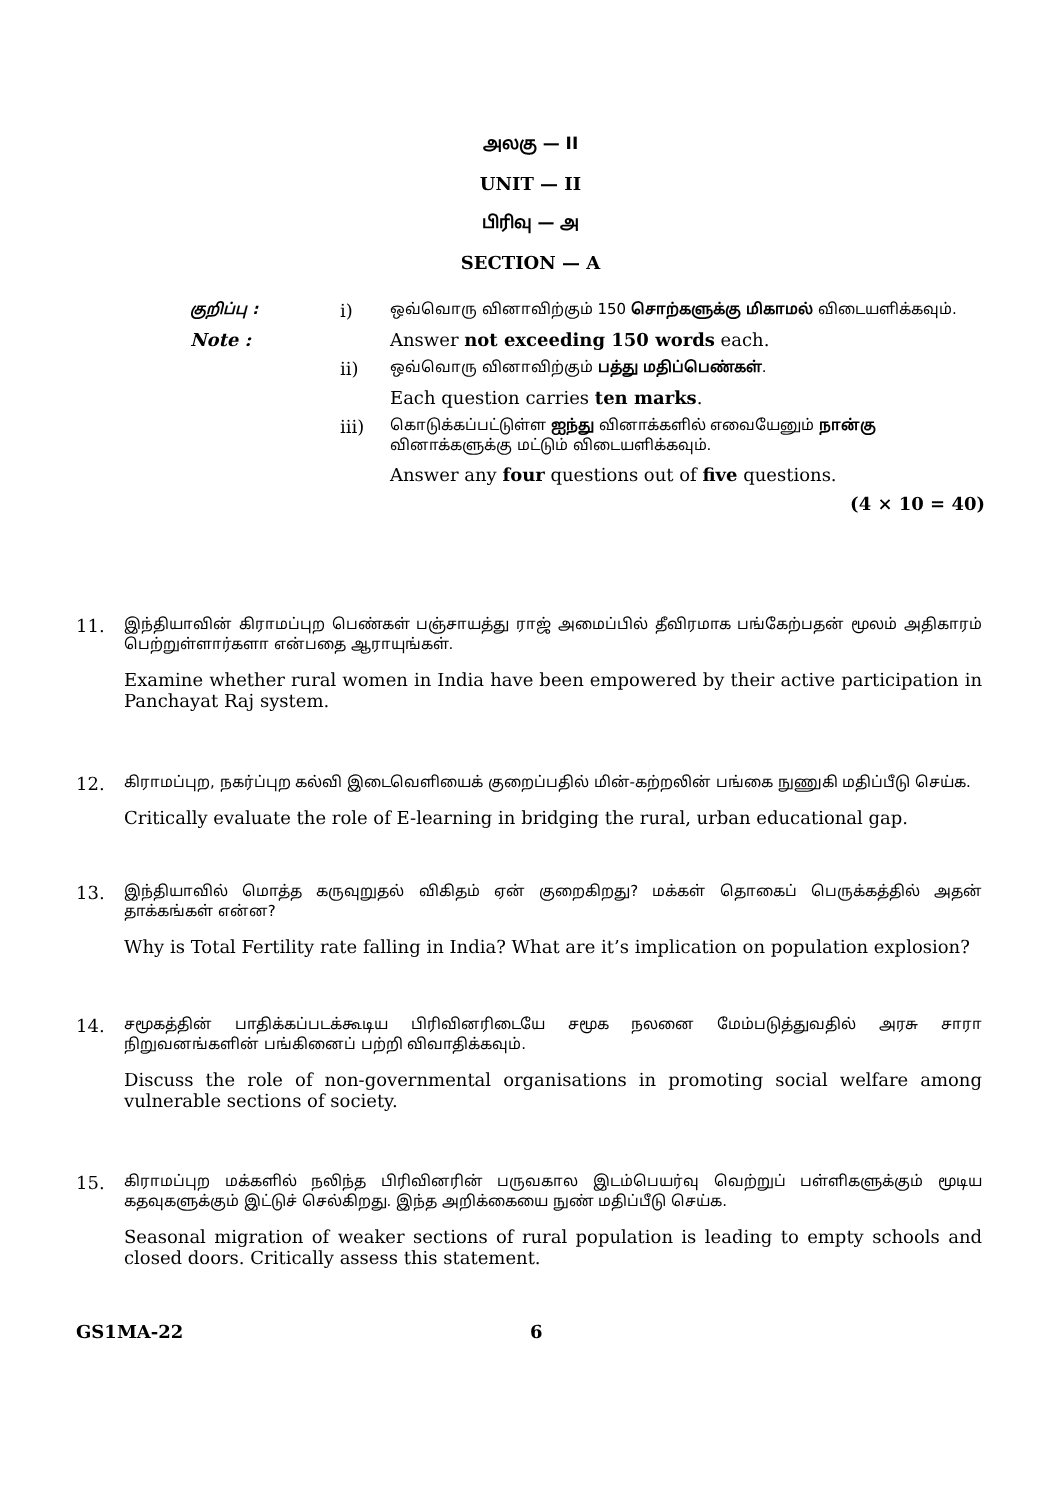அலகு — II
UNIT — II
பிரிவு — அ
SECTION — A
குறிப்பு :
i)
ஒவ்வொரு வினாவிற்கும் 150 சொற்களுக்கு மிகாமல் விடையளிக்கவும்.
Note : Answer not exceeding 150 words each.
ii)
ஒவ்வொரு வினாவிற்கும் பத்து மதிப்பெண்கள்.
Each question carries ten marks.
iii)
கொடுக்கப்பட்டுள்ள ஐந்து வினாக்களில் எவையேனும் நான்கு வினாக்களுக்கு மட்டும் விடையளிக்கவும்.
Answer any four questions out of five questions.
(4 × 10 = 40)
11.
இந்தியாவின் கிராமப்புற பெண்கள் பஞ்சாயத்து ராஜ் அமைப்பில் தீவிரமாக பங்கேற்பதன் மூலம் அதிகாரம் பெற்றுள்ளார்களா என்பதை ஆராயுங்கள்.
Examine whether rural women in India have been empowered by their active participation in Panchayat Raj system.
12.
கிராமப்புற, நகர்ப்புற கல்வி இடைவெளியைக் குறைப்பதில் மின்-கற்றலின் பங்கை நுணுகி மதிப்பீடு செய்க.
Critically evaluate the role of E-learning in bridging the rural, urban educational gap.
13.
இந்தியாவில் மொத்த கருவுறுதல் விகிதம் ஏன் குறைகிறது? மக்கள் தொகைப் பெருக்கத்தில் அதன் தாக்கங்கள் என்ன?
Why is Total Fertility rate falling in India? What are it’s implication on population explosion?
14.
சமூகத்தின் பாதிக்கப்படக்கூடிய பிரிவினரிடையே சமூக நலனை மேம்படுத்துவதில் அரசு சாரா நிறுவனங்களின் பங்கினைப் பற்றி விவாதிக்கவும்.
Discuss the role of non-governmental organisations in promoting social welfare among vulnerable sections of society.
15.
கிராமப்புற மக்களில் நலிந்த பிரிவினரின் பருவகால இடம்பெயர்வு வெற்றுப் பள்ளிகளுக்கும் மூடிய கதவுகளுக்கும் இட்டுச் செல்கிறது. இந்த அறிக்கையை நுண் மதிப்பீடு செய்க.
Seasonal migration of weaker sections of rural population is leading to empty schools and closed doors. Critically assess this statement.
GS1MA-22 6